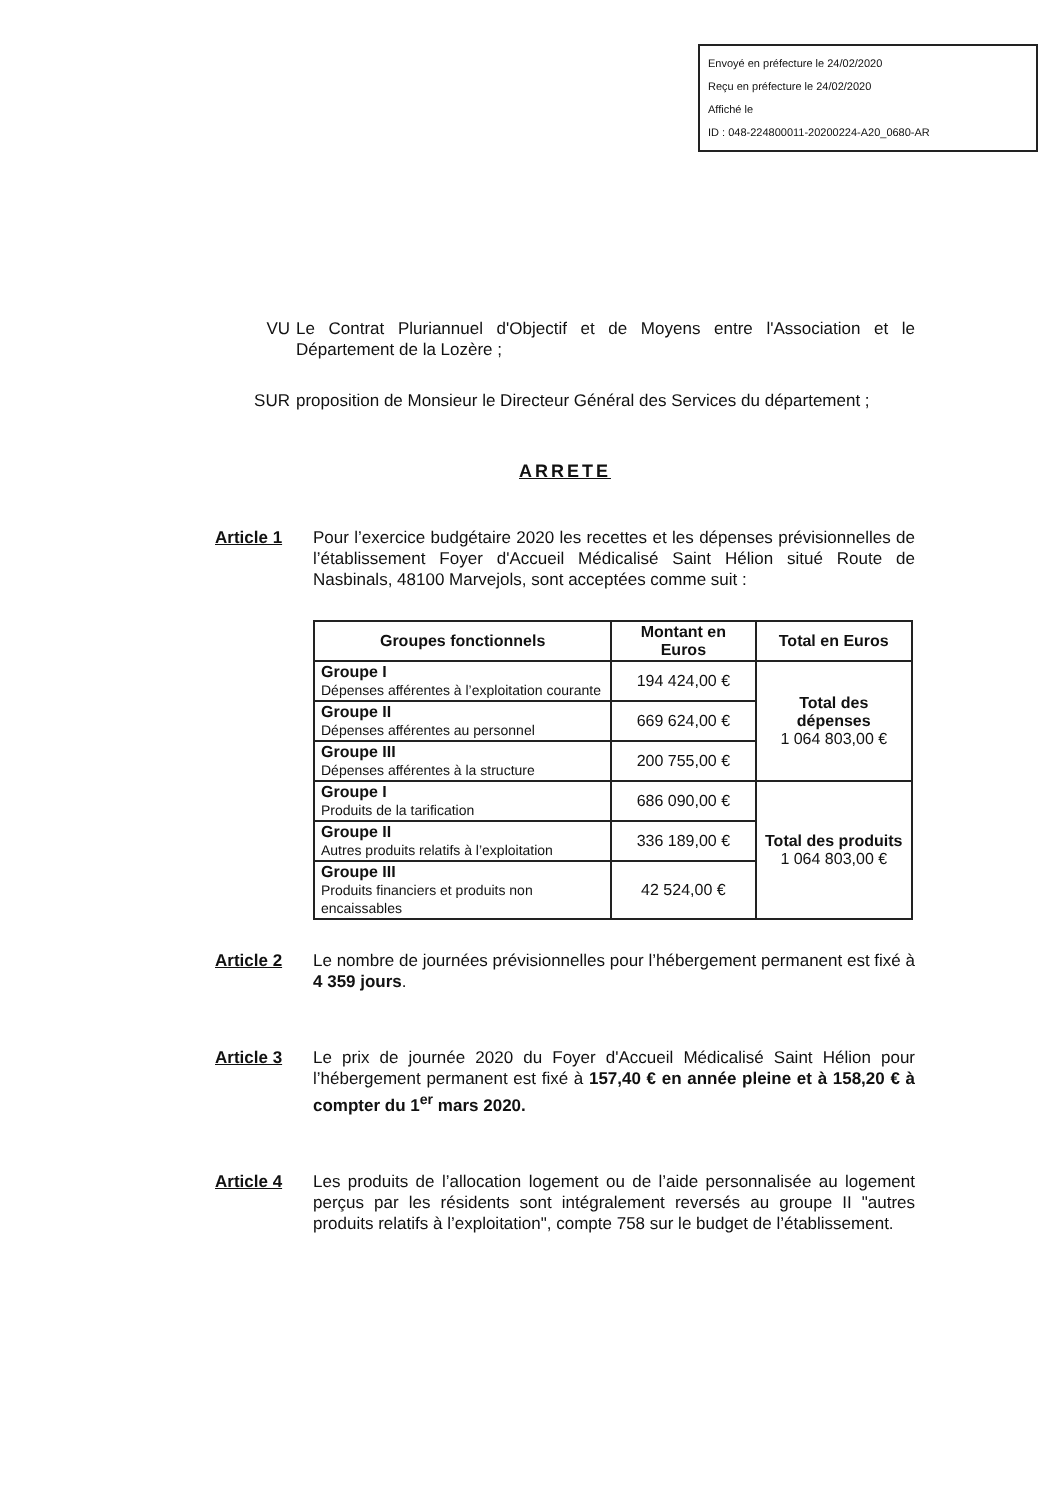Envoyé en préfecture le 24/02/2020
Reçu en préfecture le 24/02/2020
Affiché le
ID : 048-224800011-20200224-A20_0680-AR
VU Le Contrat Pluriannuel d'Objectif et de Moyens entre l'Association et le Département de la Lozère ;
SUR proposition de Monsieur le Directeur Général des Services du département ;
ARRETE
Article 1 Pour l’exercice budgétaire 2020 les recettes et les dépenses prévisionnelles de l’établissement Foyer d'Accueil Médicalisé Saint Hélion situé Route de Nasbinals, 48100 Marvejols, sont acceptées comme suit :
| Groupes fonctionnels | Montant en Euros | Total en Euros |
| --- | --- | --- |
| Groupe I Dépenses afférentes à l’exploitation courante | 194 424,00 € | Total des dépenses 1 064 803,00 € |
| Groupe II Dépenses afférentes au personnel | 669 624,00 € | |
| Groupe III Dépenses afférentes à la structure | 200 755,00 € | |
| Groupe I Produits de la tarification | 686 090,00 € | Total des produits 1 064 803,00 € |
| Groupe II Autres produits relatifs à l’exploitation | 336 189,00 € | |
| Groupe III Produits financiers et produits non encaissables | 42 524,00 € | |
Article 2 Le nombre de journées prévisionnelles pour l’hébergement permanent est fixé à 4 359 jours.
Article 3 Le prix de journée 2020 du Foyer d'Accueil Médicalisé Saint Hélion pour l’hébergement permanent est fixé à 157,40 € en année pleine et à 158,20 € à compter du 1<sup>er</sup> mars 2020.
Article 4 Les produits de l’allocation logement ou de l’aide personnalisée au logement perçus par les résidents sont intégralement reversés au groupe II "autres produits relatifs à l’exploitation", compte 758 sur le budget de l’établissement.